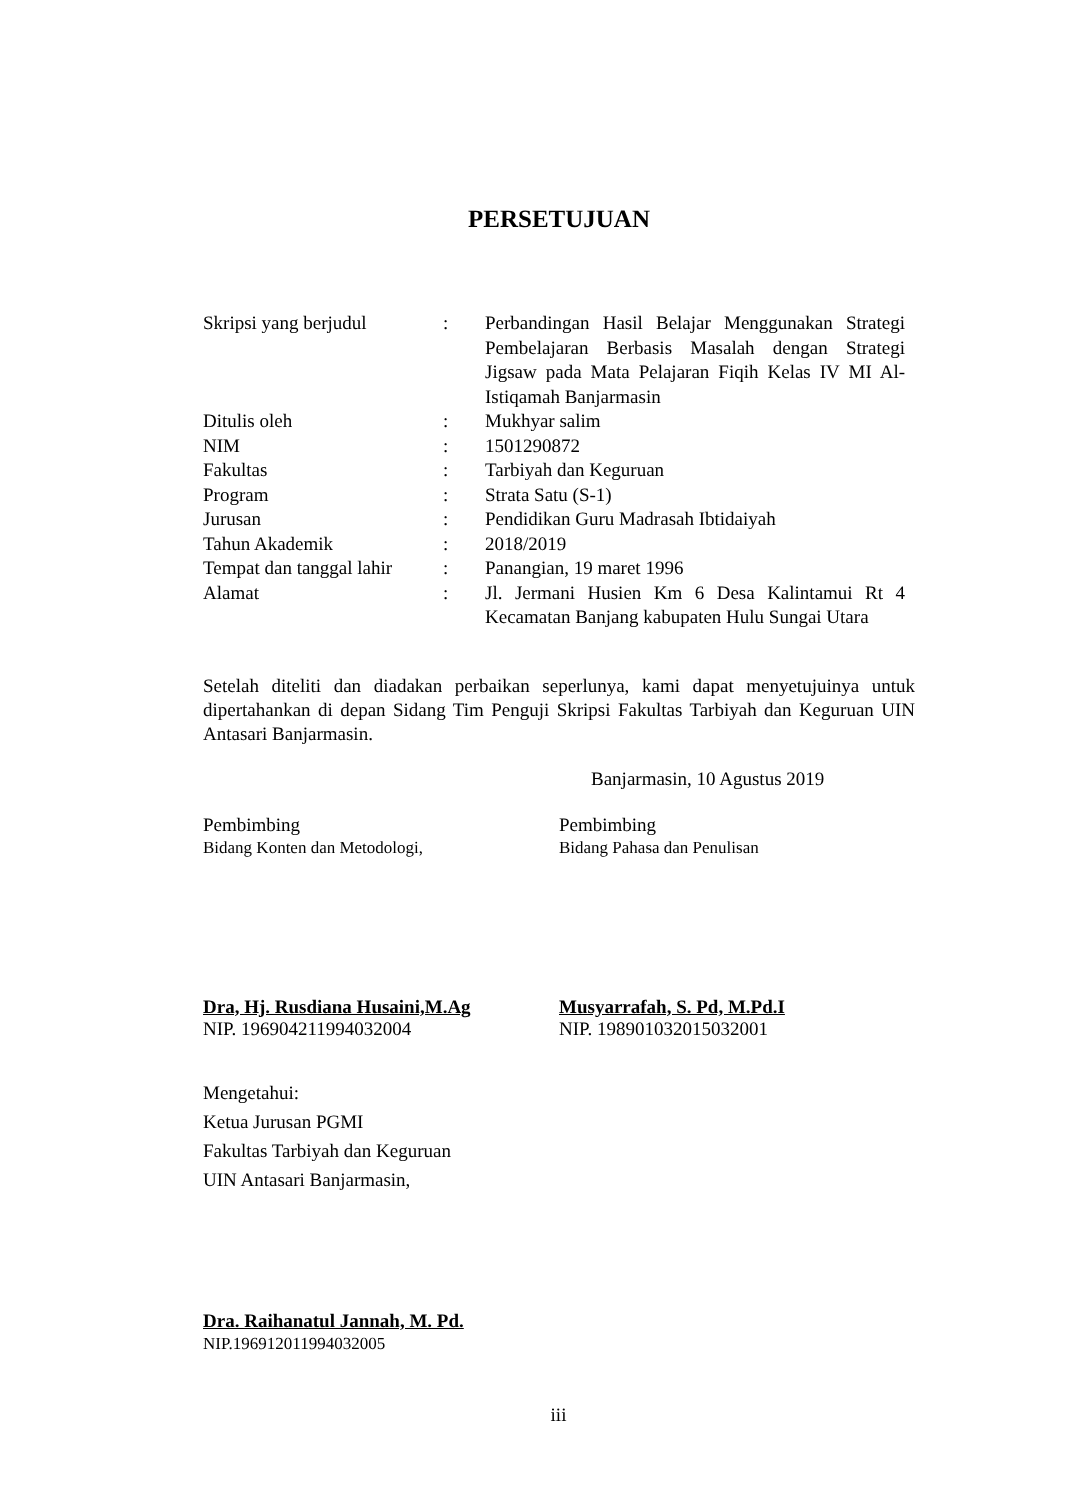PERSETUJUAN
| Skripsi yang berjudul | : | Perbandingan Hasil Belajar Menggunakan Strategi Pembelajaran Berbasis Masalah dengan Strategi Jigsaw pada Mata Pelajaran Fiqih Kelas IV MI Al-Istiqamah Banjarmasin |
| Ditulis oleh | : | Mukhyar salim |
| NIM | : | 1501290872 |
| Fakultas | : | Tarbiyah dan Keguruan |
| Program | : | Strata Satu (S-1) |
| Jurusan | : | Pendidikan Guru Madrasah Ibtidaiyah |
| Tahun Akademik | : | 2018/2019 |
| Tempat dan tanggal lahir | : | Panangian, 19 maret 1996 |
| Alamat | : | Jl. Jermani Husien Km 6 Desa Kalintamui Rt 4 Kecamatan Banjang kabupaten Hulu Sungai Utara |
Setelah diteliti dan diadakan perbaikan seperlunya, kami dapat menyetujuinya untuk dipertahankan di depan Sidang Tim Penguji Skripsi Fakultas Tarbiyah dan Keguruan UIN Antasari Banjarmasin.
Banjarmasin, 10 Agustus 2019
Pembimbing
Bidang Konten dan Metodologi,
Pembimbing
Bidang Pahasa dan Penulisan
Dra, Hj. Rusdiana Husaini,M.Ag
NIP. 196904211994032004
Musyarrafah, S. Pd, M.Pd.I
NIP. 198901032015032001
Mengetahui:
Ketua Jurusan PGMI
Fakultas Tarbiyah dan Keguruan
UIN Antasari Banjarmasin,
Dra. Raihanatul Jannah, M. Pd.
NIP.196912011994032005
iii